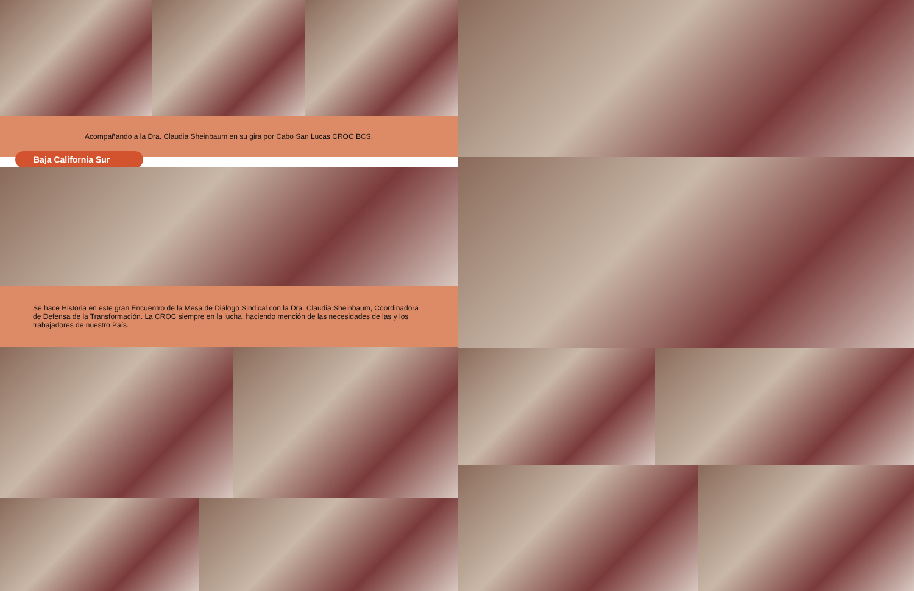Acompañando a la Dra. Claudia Sheinbaum en su gira por Cabo San Lucas CROC BCS.
Baja California Sur
Se hace Historia en este gran Encuentro de la Mesa de Diálogo Sindical con la Dra. Claudia Sheinbaum, Coordinadora de Defensa de la Transformación. La CROC siempre en la lucha, haciendo mención de las necesidades de las y los trabajadores de nuestro País.